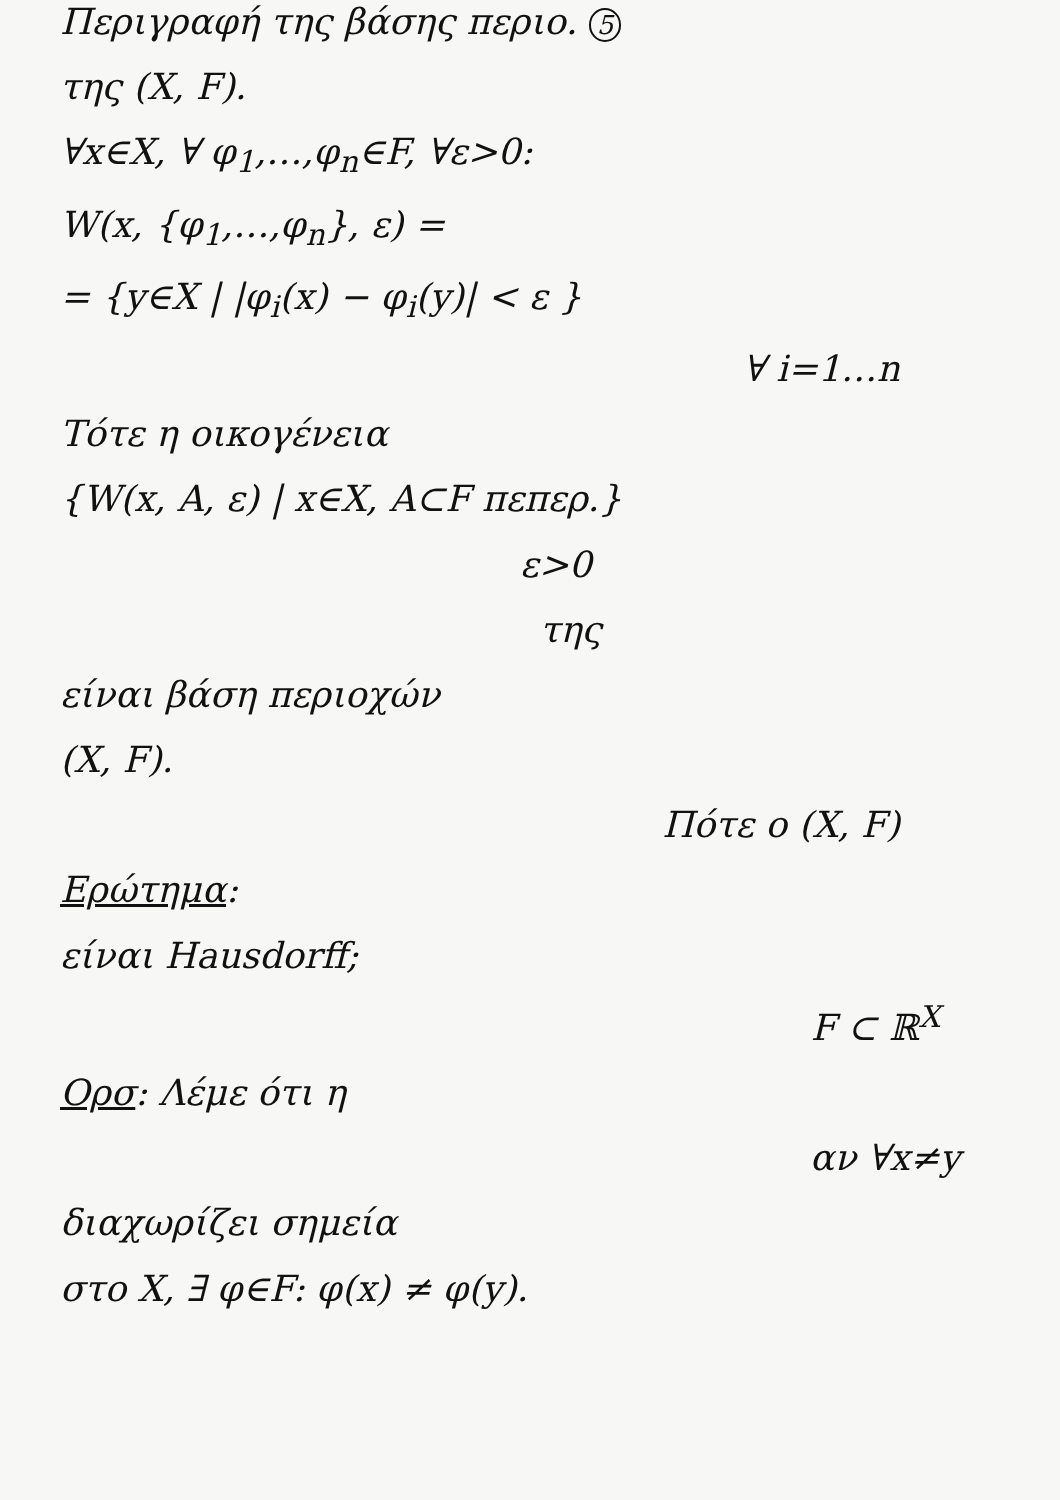Περιγραφή της βάσης περιο. 5
της (X, F).
∀x∈X, ∀ φ<sub>1</sub>,…,φ<sub>n</sub>∈F, ∀ε>0:
W(x, {φ<sub>1</sub>,…,φ<sub>n</sub>}, ε) =
= {y∈X | |φ<sub>i</sub>(x) − φ<sub>i</sub>(y)| < ε }
∀ i=1…n
Τότε η οικογένεια
{W(x, A, ε) | x∈X, A⊂F πεπερ.}
ε>0
της
είναι βάση περιοχών
(X, F).
Πότε ο (X, F)
Ερώτημα:
είναι Hausdorff;
F ⊂ ℝ<sup>X</sup>
Ορσ: Λέμε ότι η
αν ∀x≠y
διαχωρίζει σημεία
στο X, ∃ φ∈F: φ(x) ≠ φ(y).